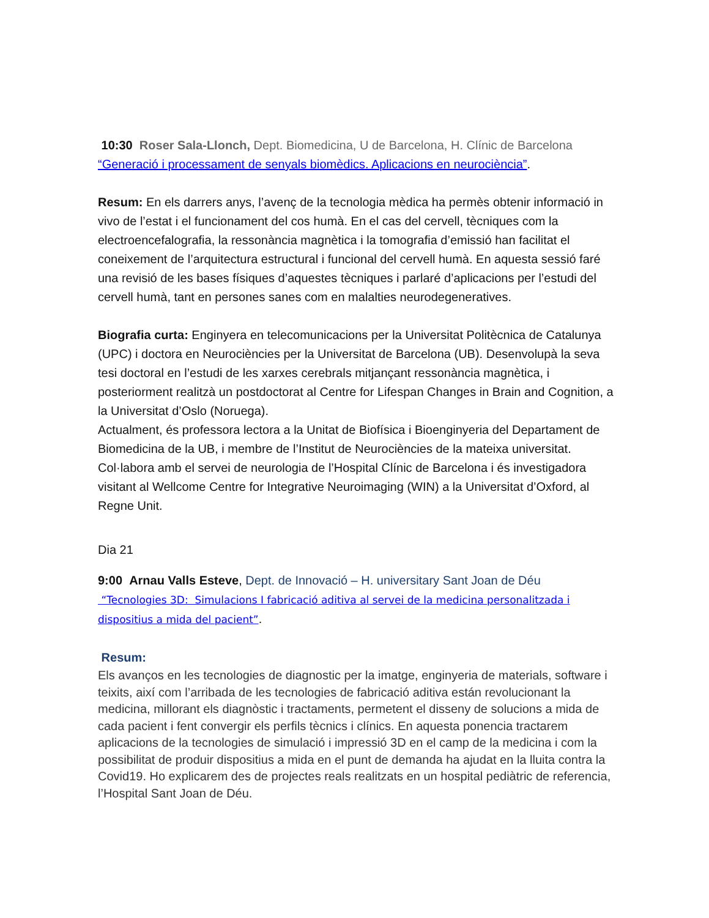10:30 Roser Sala-Llonch, Dept. Biomedicina, U de Barcelona, H. Clínic de Barcelona
“Generació i processament de senyals biomèdics. Aplicacions en neurociència”.
Resum: En els darrers anys, l’avenç de la tecnologia mèdica ha permès obtenir informació in vivo de l’estat i el funcionament del cos humà. En el cas del cervell, tècniques com la electroencefalografia, la ressonància magnètica i la tomografia d’emissió han facilitat el coneixement de l’arquitectura estructural i funcional del cervell humà. En aquesta sessió faré una revisió de les bases físiques d’aquestes tècniques i parlaré d’aplicacions per l’estudi del cervell humà, tant en persones sanes com en malalties neurodegeneratives.
Biografia curta: Enginyera en telecomunicacions per la Universitat Politècnica de Catalunya (UPC) i doctora en Neurociències per la Universitat de Barcelona (UB). Desenvolupà la seva tesi doctoral en l’estudi de les xarxes cerebrals mitjançant ressonància magnètica, i posteriorment realitzà un postdoctorat al Centre for Lifespan Changes in Brain and Cognition, a la Universitat d’Oslo (Noruega).
Actualment, és professora lectora a la Unitat de Biofísica i Bioenginyeria del Departament de Biomedicina de la UB, i membre de l’Institut de Neurociències de la mateixa universitat. Col·labora amb el servei de neurologia de l’Hospital Clínic de Barcelona i és investigadora visitant al Wellcome Centre for Integrative Neuroimaging (WIN) a la Universitat d’Oxford, al Regne Unit.
Dia 21
9:00 Arnau Valls Esteve, Dept. de Innovació – H. universitary Sant Joan de Déu
“Tecnologies 3D: Simulacions I fabricació aditiva al servei de la medicina personalitzada i dispositius a mida del pacient”.
Resum:
Els avanços en les tecnologies de diagnostic per la imatge, enginyeria de materials, software i teixits, així com l’arribada de les tecnologies de fabricació aditiva están revolucionant la medicina, millorant els diagnòstic i tractaments, permetent el disseny de solucions a mida de cada pacient i fent convergir els perfils tècnics i clínics. En aquesta ponencia tractarem aplicacions de la tecnologies de simulació i impressió 3D en el camp de la medicina i com la possibilitat de produir dispositius a mida en el punt de demanda ha ajudat en la lluita contra la Covid19. Ho explicarem des de projectes reals realitzats en un hospital pediàtric de referencia, l’Hospital Sant Joan de Déu.